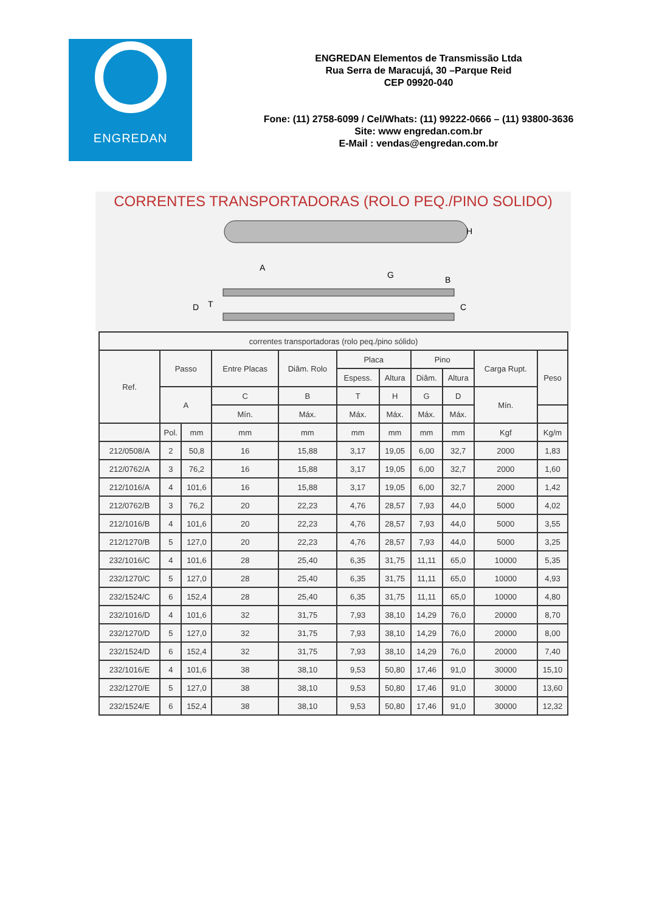ENGREDAN
ENGREDAN Elementos de Transmissão Ltda
Rua Serra de Maracujá, 30 –Parque Reid
CEP 09920-040
Fone: (11) 2758-6099 / Cel/Whats: (11) 99222-0666 – (11) 93800-3636
Site: www engredan.com.br
E-Mail : vendas@engredan.com.br
CORRENTES TRANSPORTADORAS (ROLO PEQ./PINO SOLIDO)
A
G
B
H
C
D
T
| correntes transportadoras (rolo peq./pino sólido) | | | | | | | | | | |
| --- | --- | --- | --- | --- | --- | --- | --- | --- | --- | --- |
| Ref. | Passo | | Entre Placas | Diâm. Rolo | Placa | | Pino | | Carga Rupt. | Peso |
| | | | | | Espess. | Altura | Diâm. | Altura | | |
| | A | | C | B | T | H | G | D | Mín. | |
| | | | Mín. | Máx. | Máx. | Máx. | Máx. | Máx. | | |
| | Pol. | mm | mm | mm | mm | mm | mm | mm | Kgf | Kg/m |
| 212/0508/A | 2 | 50,8 | 16 | 15,88 | 3,17 | 19,05 | 6,00 | 32,7 | 2000 | 1,83 |
| 212/0762/A | 3 | 76,2 | 16 | 15,88 | 3,17 | 19,05 | 6,00 | 32,7 | 2000 | 1,60 |
| 212/1016/A | 4 | 101,6 | 16 | 15,88 | 3,17 | 19,05 | 6,00 | 32,7 | 2000 | 1,42 |
| 212/0762/B | 3 | 76,2 | 20 | 22,23 | 4,76 | 28,57 | 7,93 | 44,0 | 5000 | 4,02 |
| 212/1016/B | 4 | 101,6 | 20 | 22,23 | 4,76 | 28,57 | 7,93 | 44,0 | 5000 | 3,55 |
| 212/1270/B | 5 | 127,0 | 20 | 22,23 | 4,76 | 28,57 | 7,93 | 44,0 | 5000 | 3,25 |
| 232/1016/C | 4 | 101,6 | 28 | 25,40 | 6,35 | 31,75 | 11,11 | 65,0 | 10000 | 5,35 |
| 232/1270/C | 5 | 127,0 | 28 | 25,40 | 6,35 | 31,75 | 11,11 | 65,0 | 10000 | 4,93 |
| 232/1524/C | 6 | 152,4 | 28 | 25,40 | 6,35 | 31,75 | 11,11 | 65,0 | 10000 | 4,80 |
| 232/1016/D | 4 | 101,6 | 32 | 31,75 | 7,93 | 38,10 | 14,29 | 76,0 | 20000 | 8,70 |
| 232/1270/D | 5 | 127,0 | 32 | 31,75 | 7,93 | 38,10 | 14,29 | 76,0 | 20000 | 8,00 |
| 232/1524/D | 6 | 152,4 | 32 | 31,75 | 7,93 | 38,10 | 14,29 | 76,0 | 20000 | 7,40 |
| 232/1016/E | 4 | 101,6 | 38 | 38,10 | 9,53 | 50,80 | 17,46 | 91,0 | 30000 | 15,10 |
| 232/1270/E | 5 | 127,0 | 38 | 38,10 | 9,53 | 50,80 | 17,46 | 91,0 | 30000 | 13,60 |
| 232/1524/E | 6 | 152,4 | 38 | 38,10 | 9,53 | 50,80 | 17,46 | 91,0 | 30000 | 12,32 |